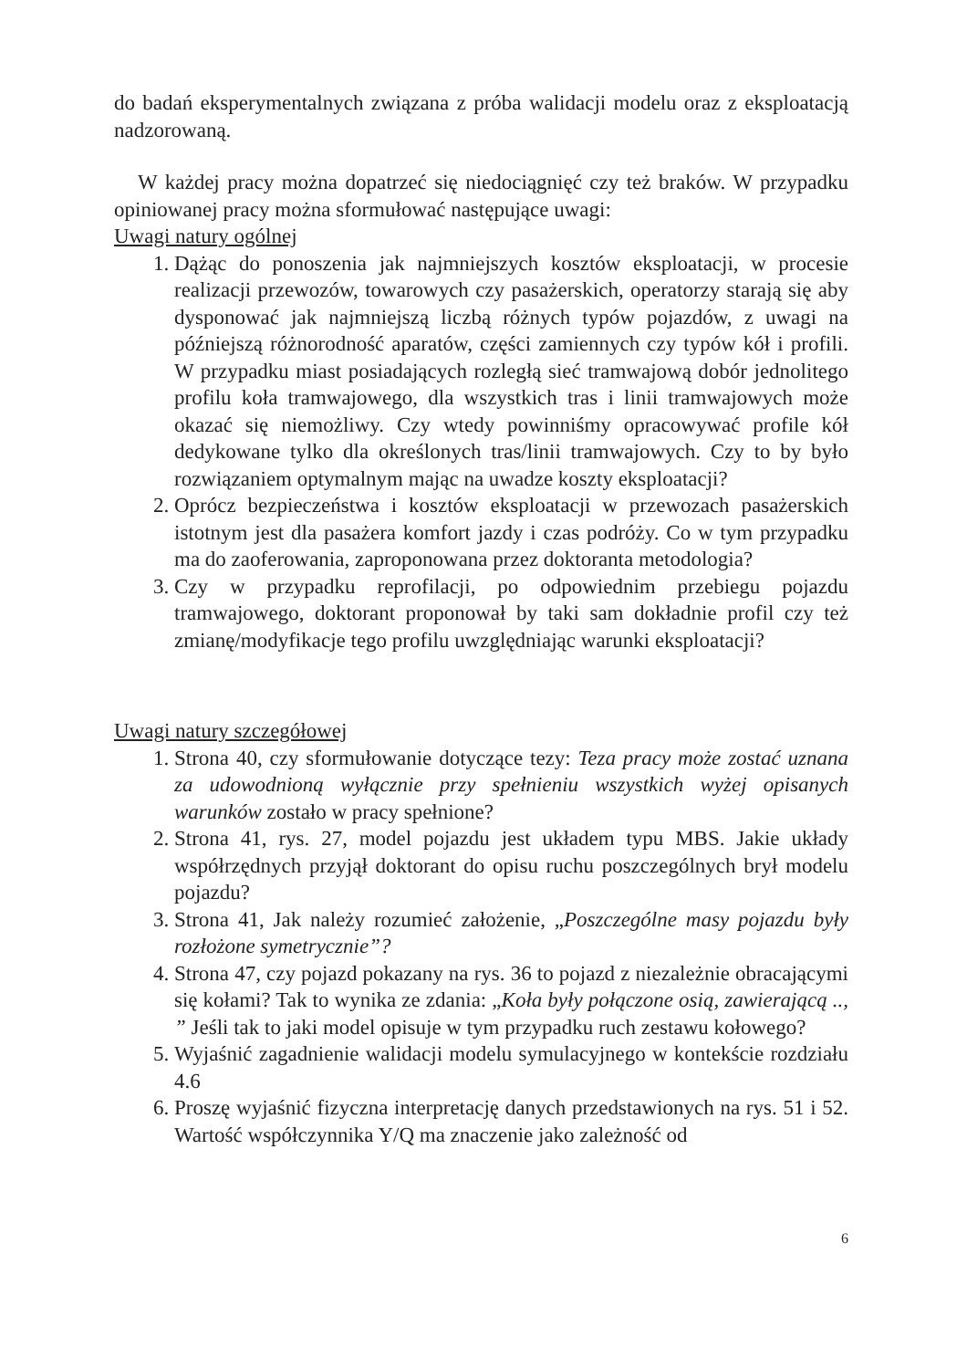do badań eksperymentalnych związana z próba walidacji modelu oraz z eksploatacją nadzorowaną.
W każdej pracy można dopatrzeć się niedociągnięć czy też braków. W przypadku opiniowanej pracy można sformułować następujące uwagi:
Uwagi natury ogólnej
1. Dążąc do ponoszenia jak najmniejszych kosztów eksploatacji, w procesie realizacji przewozów, towarowych czy pasażerskich, operatorzy starają się aby dysponować jak najmniejszą liczbą różnych typów pojazdów, z uwagi na późniejszą różnorodność aparatów, części zamiennych czy typów kół i profili. W przypadku miast posiadających rozległą sieć tramwajową dobór jednolitego profilu koła tramwajowego, dla wszystkich tras i linii tramwajowych może okazać się niemożliwy. Czy wtedy powinniśmy opracowywać profile kół dedykowane tylko dla określonych tras/linii tramwajowych. Czy to by było rozwiązaniem optymalnym mając na uwadze koszty eksploatacji?
2. Oprócz bezpieczeństwa i kosztów eksploatacji w przewozach pasażerskich istotnym jest dla pasażera komfort jazdy i czas podróży. Co w tym przypadku ma do zaoferowania, zaproponowana przez doktoranta metodologia?
3. Czy w przypadku reprofilacji, po odpowiednim przebiegu pojazdu tramwajowego, doktorant proponował by taki sam dokładnie profil czy też zmianę/modyfikacje tego profilu uwzględniając warunki eksploatacji?
Uwagi natury szczegółowej
1. Strona 40, czy sformułowanie dotyczące tezy: Teza pracy może zostać uznana za udowodnioną wyłącznie przy spełnieniu wszystkich wyżej opisanych warunków zostało w pracy spełnione?
2. Strona 41, rys. 27, model pojazdu jest układem typu MBS. Jakie układy współrzędnych przyjął doktorant do opisu ruchu poszczególnych brył modelu pojazdu?
3. Strona 41, Jak należy rozumieć założenie, „Poszczególne masy pojazdu były rozłożone symetrycznie”?
4. Strona 47, czy pojazd pokazany na rys. 36 to pojazd z niezależnie obracającymi się kołami? Tak to wynika ze zdania: „Koła były połączone osią, zawierającą .., ” Jeśli tak to jaki model opisuje w tym przypadku ruch zestawu kołowego?
5. Wyjaśnić zagadnienie walidacji modelu symulacyjnego w kontekście rozdziału 4.6
6. Proszę wyjaśnić fizyczna interpretację danych przedstawionych na rys. 51 i 52. Wartość współczynnika Y/Q ma znaczenie jako zależność od
6